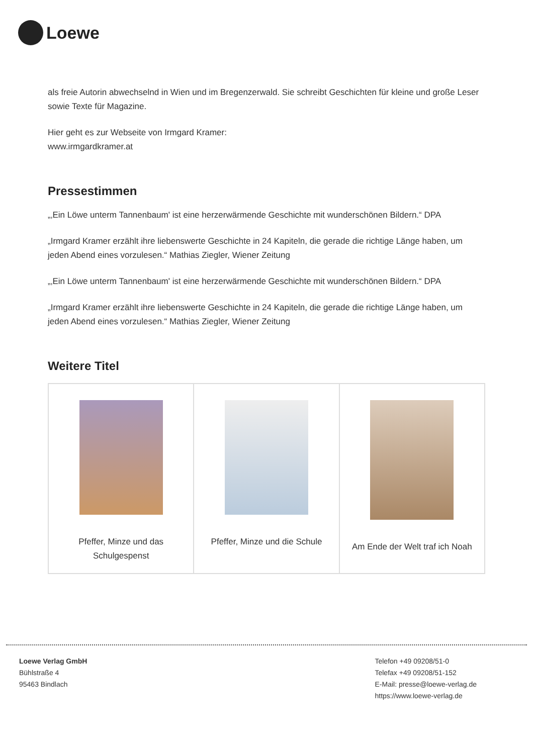Loewe
als freie Autorin abwechselnd in Wien und im Bregenzerwald. Sie schreibt Geschichten für kleine und große Leser sowie Texte für Magazine.
Hier geht es zur Webseite von Irmgard Kramer:
www.irmgardkramer.at
Pressestimmen
„‚Ein Löwe unterm Tannenbaum' ist eine herzerwärmende Geschichte mit wunderschönen Bildern.“ DPA
„Irmgard Kramer erzählt ihre liebenswerte Geschichte in 24 Kapiteln, die gerade die richtige Länge haben, um jeden Abend eines vorzulesen.“ Mathias Ziegler, Wiener Zeitung
„‚Ein Löwe unterm Tannenbaum' ist eine herzerwärmende Geschichte mit wunderschönen Bildern.“ DPA
„Irmgard Kramer erzählt ihre liebenswerte Geschichte in 24 Kapiteln, die gerade die richtige Länge haben, um jeden Abend eines vorzulesen.“ Mathias Ziegler, Wiener Zeitung
Weitere Titel
| Pfeffer, Minze und das Schulgespenst | Pfeffer, Minze und die Schule | Am Ende der Welt traf ich Noah |
Loewe Verlag GmbH
Bühlstraße 4
95463 Bindlach
Telefon +49 09208/51-0
Telefax +49 09208/51-152
E-Mail: presse@loewe-verlag.de
https://www.loewe-verlag.de